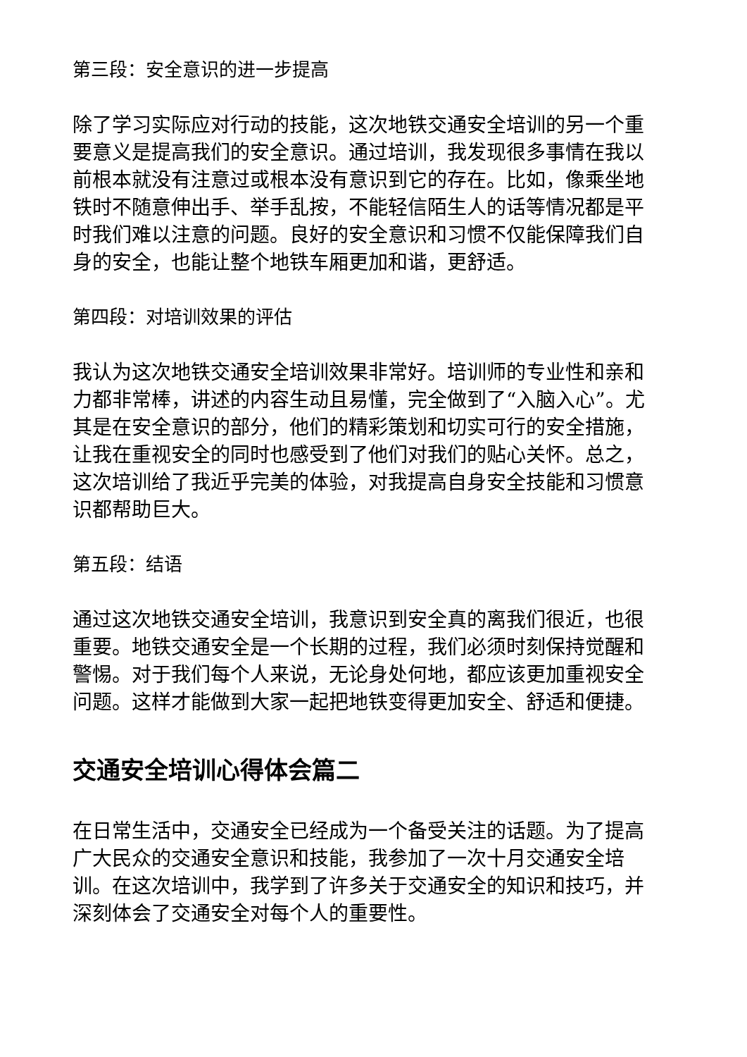第三段：安全意识的进一步提高
除了学习实际应对行动的技能，这次地铁交通安全培训的另一个重要意义是提高我们的安全意识。通过培训，我发现很多事情在我以前根本就没有注意过或根本没有意识到它的存在。比如，像乘坐地铁时不随意伸出手、举手乱按，不能轻信陌生人的话等情况都是平时我们难以注意的问题。良好的安全意识和习惯不仅能保障我们自身的安全，也能让整个地铁车厢更加和谐，更舒适。
第四段：对培训效果的评估
我认为这次地铁交通安全培训效果非常好。培训师的专业性和亲和力都非常棒，讲述的内容生动且易懂，完全做到了“入脑入心”。尤其是在安全意识的部分，他们的精彩策划和切实可行的安全措施，让我在重视安全的同时也感受到了他们对我们的贴心关怀。总之，这次培训给了我近乎完美的体验，对我提高自身安全技能和习惯意识都帮助巨大。
第五段：结语
通过这次地铁交通安全培训，我意识到安全真的离我们很近，也很重要。地铁交通安全是一个长期的过程，我们必须时刻保持觉醒和警惕。对于我们每个人来说，无论身处何地，都应该更加重视安全问题。这样才能做到大家一起把地铁变得更加安全、舒适和便捷。
交通安全培训心得体会篇二
在日常生活中，交通安全已经成为一个备受关注的话题。为了提高广大民众的交通安全意识和技能，我参加了一次十月交通安全培训。在这次培训中，我学到了许多关于交通安全的知识和技巧，并深刻体会了交通安全对每个人的重要性。